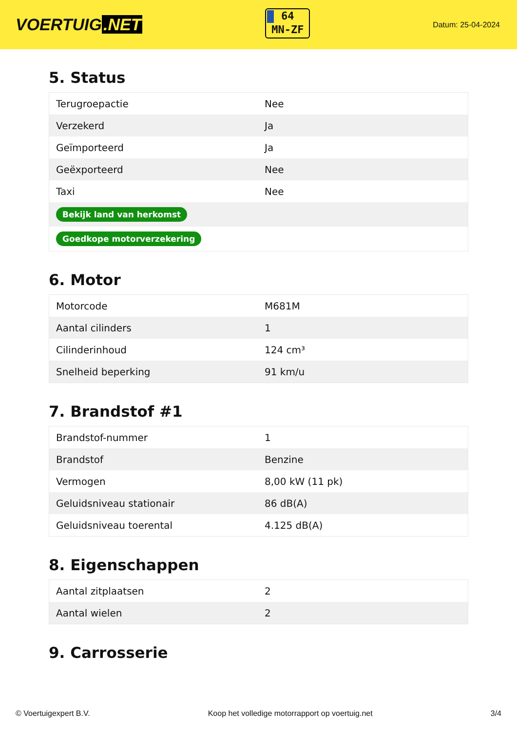VOERTUIG.NET
64
MN-ZF
Datum: 25-04-2024
5. Status
| Terugroepactie | Nee |
| Verzekerd | Ja |
| Geïmporteerd | Ja |
| Geëxporteerd | Nee |
| Taxi | Nee |
| Bekijk land van herkomst | |
| Goedkope motorverzekering | |
6. Motor
| Motorcode | M681M |
| Aantal cilinders | 1 |
| Cilinderinhoud | 124 cm³ |
| Snelheid beperking | 91 km/u |
7. Brandstof #1
| Brandstof-nummer | 1 |
| Brandstof | Benzine |
| Vermogen | 8,00 kW (11 pk) |
| Geluidsniveau stationair | 86 dB(A) |
| Geluidsniveau toerental | 4.125 dB(A) |
8. Eigenschappen
| Aantal zitplaatsen | 2 |
| Aantal wielen | 2 |
9. Carrosserie
© Voertuigexpert B.V. Koop het volledige motorrapport op voertuig.net 3/4